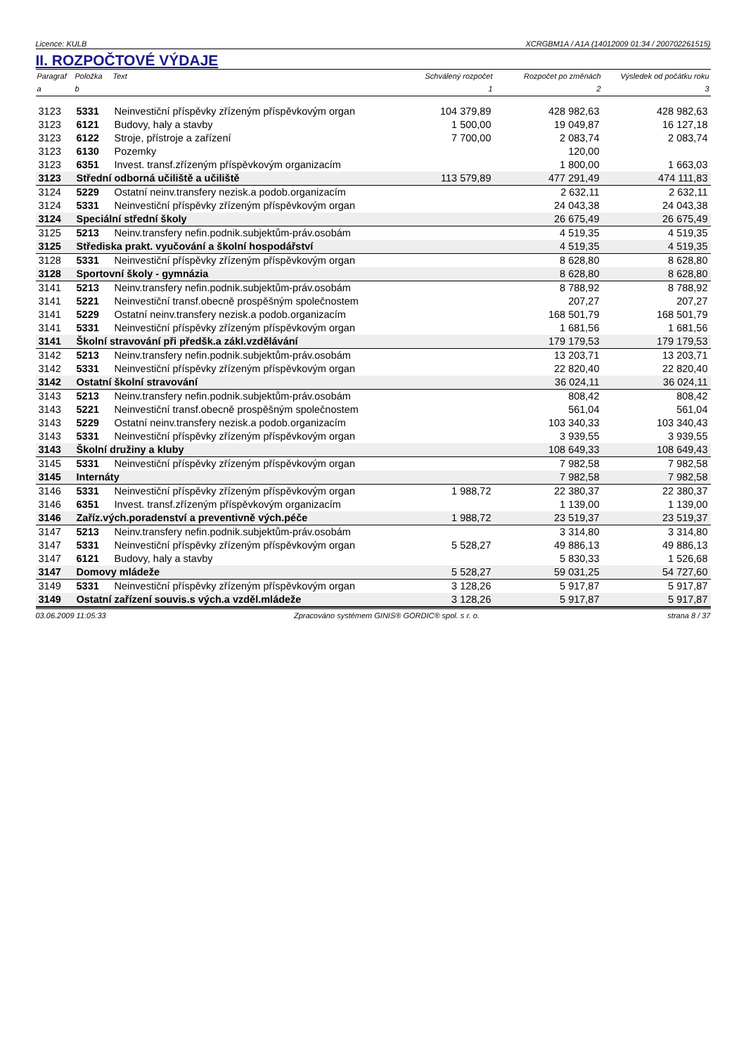Licence: KULB XCRGBM1A / A1A (14012009 01:34 / 200702261515)
II. ROZPOČTOVÉ VÝDAJE
| Paragraf | Položka | Text | Schválený rozpočet | Rozpočet po změnách | Výsledek od počátku roku |
| --- | --- | --- | --- | --- | --- |
| a | b | | 1 | 2 | 3 |
| 3123 | 5331 | Neinvestiční příspěvky zřízeným příspěvkovým organ | 104 379,89 | 428 982,63 | 428 982,63 |
| 3123 | 6121 | Budovy, haly a stavby | 1 500,00 | 19 049,87 | 16 127,18 |
| 3123 | 6122 | Stroje, přístroje a zařízení | 7 700,00 | 2 083,74 | 2 083,74 |
| 3123 | 6130 | Pozemky | | 120,00 | |
| 3123 | 6351 | Invest. transf.zřízeným příspěvkovým organizacím | | 1 800,00 | 1 663,03 |
| 3123 | Střední odborná učiliště a učiliště | | 113 579,89 | 477 291,49 | 474 111,83 |
| 3124 | 5229 | Ostatní neinv.transfery nezisk.a podob.organizacím | | 2 632,11 | 2 632,11 |
| 3124 | 5331 | Neinvestiční příspěvky zřízeným příspěvkovým organ | | 24 043,38 | 24 043,38 |
| 3124 | Speciální střední školy | | | 26 675,49 | 26 675,49 |
| 3125 | 5213 | Neinv.transfery nefin.podnik.subjektům-práv.osobám | | 4 519,35 | 4 519,35 |
| 3125 | Střediska prakt. vyučování a školní hospodářství | | | 4 519,35 | 4 519,35 |
| 3128 | 5331 | Neinvestiční příspěvky zřízeným příspěvkovým organ | | 8 628,80 | 8 628,80 |
| 3128 | Sportovní školy - gymnázia | | | 8 628,80 | 8 628,80 |
| 3141 | 5213 | Neinv.transfery nefin.podnik.subjektům-práv.osobám | | 8 788,92 | 8 788,92 |
| 3141 | 5221 | Neinvestiční transf.obecně prospěšným společnostem | | 207,27 | 207,27 |
| 3141 | 5229 | Ostatní neinv.transfery nezisk.a podob.organizacím | | 168 501,79 | 168 501,79 |
| 3141 | 5331 | Neinvestiční příspěvky zřízeným příspěvkovým organ | | 1 681,56 | 1 681,56 |
| 3141 | Školní stravování při předšk.a zákl.vzdělávání | | | 179 179,53 | 179 179,53 |
| 3142 | 5213 | Neinv.transfery nefin.podnik.subjektům-práv.osobám | | 13 203,71 | 13 203,71 |
| 3142 | 5331 | Neinvestiční příspěvky zřízeným příspěvkovým organ | | 22 820,40 | 22 820,40 |
| 3142 | Ostatní školní stravování | | | 36 024,11 | 36 024,11 |
| 3143 | 5213 | Neinv.transfery nefin.podnik.subjektům-práv.osobám | | 808,42 | 808,42 |
| 3143 | 5221 | Neinvestiční transf.obecně prospěšným společnostem | | 561,04 | 561,04 |
| 3143 | 5229 | Ostatní neinv.transfery nezisk.a podob.organizacím | | 103 340,33 | 103 340,43 |
| 3143 | 5331 | Neinvestiční příspěvky zřízeným příspěvkovým organ | | 3 939,55 | 3 939,55 |
| 3143 | Školní družiny a kluby | | | 108 649,33 | 108 649,43 |
| 3145 | 5331 | Neinvestiční příspěvky zřízeným příspěvkovým organ | | 7 982,58 | 7 982,58 |
| 3145 | Internáty | | | 7 982,58 | 7 982,58 |
| 3146 | 5331 | Neinvestiční příspěvky zřízeným příspěvkovým organ | 1 988,72 | 22 380,37 | 22 380,37 |
| 3146 | 6351 | Invest. transf.zřízeným příspěvkovým organizacím | | 1 139,00 | 1 139,00 |
| 3146 | Zaříz.vých.poradenství a preventivně vých.péče | | 1 988,72 | 23 519,37 | 23 519,37 |
| 3147 | 5213 | Neinv.transfery nefin.podnik.subjektům-práv.osobám | | 3 314,80 | 3 314,80 |
| 3147 | 5331 | Neinvestiční příspěvky zřízeným příspěvkovým organ | 5 528,27 | 49 886,13 | 49 886,13 |
| 3147 | 6121 | Budovy, haly a stavby | | 5 830,33 | 1 526,68 |
| 3147 | Domovy mládeže | | 5 528,27 | 59 031,25 | 54 727,60 |
| 3149 | 5331 | Neinvestiční příspěvky zřízeným příspěvkovým organ | 3 128,26 | 5 917,87 | 5 917,87 |
| 3149 | Ostatní zařízení souvis.s vých.a vzděl.mládeže | | 3 128,26 | 5 917,87 | 5 917,87 |
03.06.2009 11:05:33 Zpracováno systémem GINIS® GORDIC® spol. s r. o. strana 8 / 37